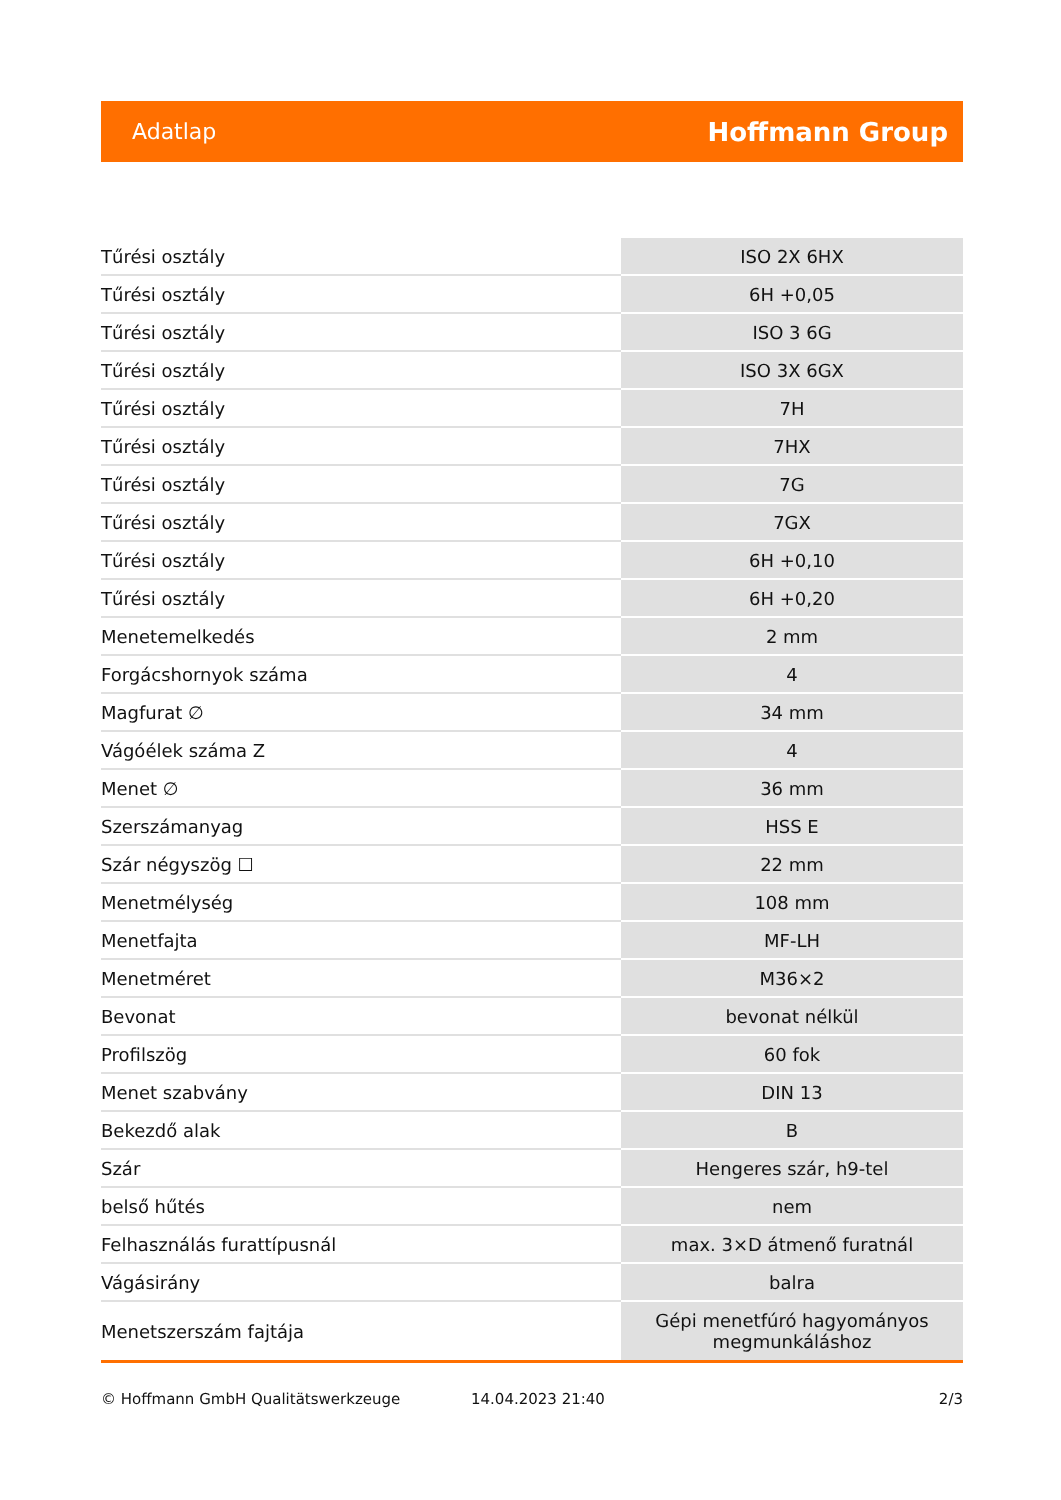Adatlap Hoffmann Group
| Tűrési osztály | ISO 2X 6HX |
| Tűrési osztály | 6H +0,05 |
| Tűrési osztály | ISO 3 6G |
| Tűrési osztály | ISO 3X 6GX |
| Tűrési osztály | 7H |
| Tűrési osztály | 7HX |
| Tűrési osztály | 7G |
| Tűrési osztály | 7GX |
| Tűrési osztály | 6H +0,10 |
| Tűrési osztály | 6H +0,20 |
| Menetemelkedés | 2 mm |
| Forgácshornyok száma | 4 |
| Magfurat ∅ | 34 mm |
| Vágóélek száma Z | 4 |
| Menet ∅ | 36 mm |
| Szerszámanyag | HSS E |
| Szár négyszög ☐ | 22 mm |
| Menetmélység | 108 mm |
| Menetfajta | MF-LH |
| Menetméret | M36×2 |
| Bevonat | bevonat nélkül |
| Profilszög | 60 fok |
| Menet szabvány | DIN 13 |
| Bekezdő alak | B |
| Szár | Hengeres szár, h9-tel |
| belső hűtés | nem |
| Felhasználás furattípusnál | max. 3×D átmenő furatnál |
| Vágásirány | balra |
| Menetszerszám fajtája | Gépi menetfúró hagyományos megmunkáláshoz |
© Hoffmann GmbH Qualitätswerkzeuge 14.04.2023 21:40 2/3